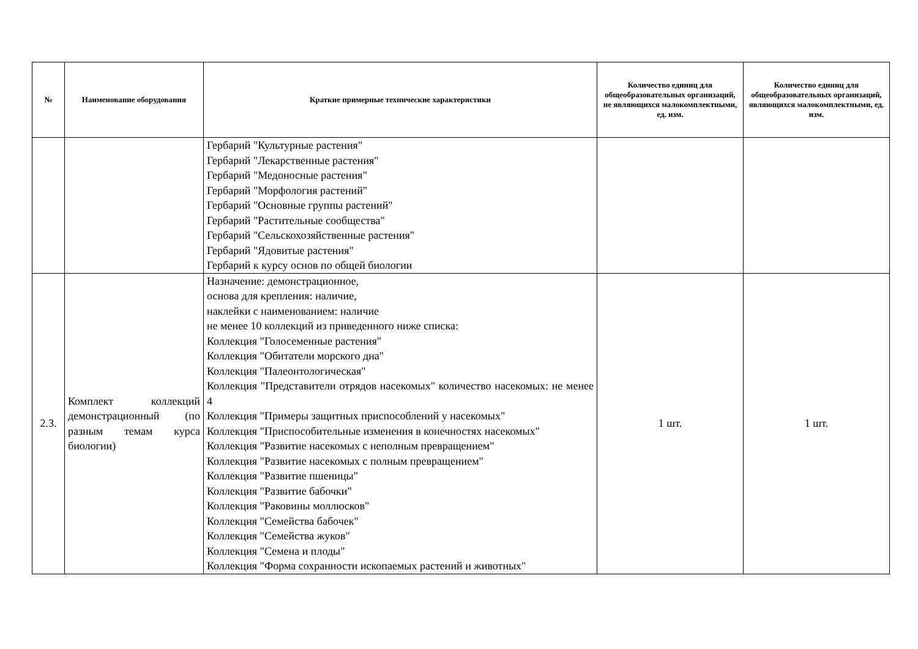| № | Наименование оборудования | Краткие примерные технические характеристики | Количество единиц для общеобразовательных организаций, не являющихся малокомплектными, ед. изм. | Количество единиц для общеобразовательных организаций, являющихся малокомплектными, ед. изм. |
| --- | --- | --- | --- | --- |
| | | Гербарий "Культурные растения" Гербарий "Лекарственные растения" Гербарий "Медоносные растения" Гербарий "Морфология растений" Гербарий "Основные группы растений" Гербарий "Растительные сообщества" Гербарий "Сельскохозяйственные растения" Гербарий "Ядовитые растения" Гербарий к курсу основ по общей биологии | | |
| 2.3. | Комплект коллекций демонстрационный (по разным темам курса биологии) | Назначение: демонстрационное, основа для крепления: наличие, наклейки с наименованием: наличие не менее 10 коллекций из приведенного ниже списка: Коллекция "Голосеменные растения" Коллекция "Обитатели морского дна" Коллекция "Палеонтологическая" Коллекция "Представители отрядов насекомых" количество насекомых: не менее 4 Коллекция "Примеры защитных приспособлений у насекомых" Коллекция "Приспособительные изменения в конечностях насекомых" Коллекция "Развитие насекомых с неполным превращением" Коллекция "Развитие насекомых с полным превращением" Коллекция "Развитие пшеницы" Коллекция "Развитие бабочки" Коллекция "Раковины моллюсков" Коллекция "Семейства бабочек" Коллекция "Семейства жуков" Коллекция "Семена и плоды" Коллекция "Форма сохранности ископаемых растений и животных" | 1 шт. | 1 шт. |